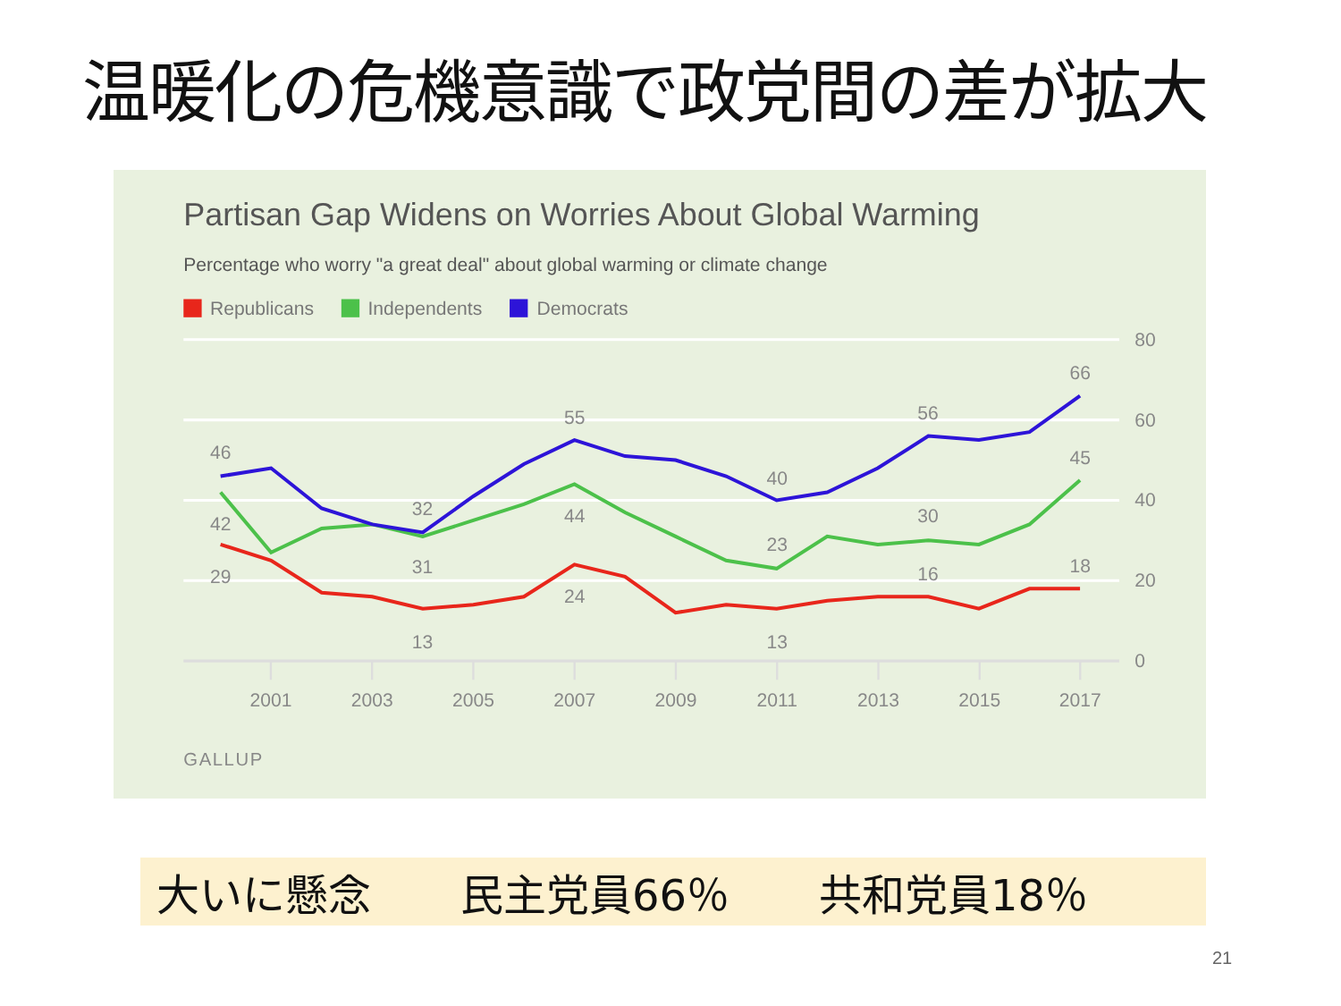温暖化の危機意識で政党間の差が拡大
Partisan Gap Widens on Worries About Global Warming
Percentage who worry "a great deal" about global warming or climate change
Republicans
Independents
Democrats
46
42
29
32
31
13
55
44
24
40
23
13
56
30
16
66
45
18
80
60
40
20
0
2001
2003
2005
2007
2009
2011
2013
2015
2017
GALLUP
大いに懸念 民主党員66％ 共和党員18％
21